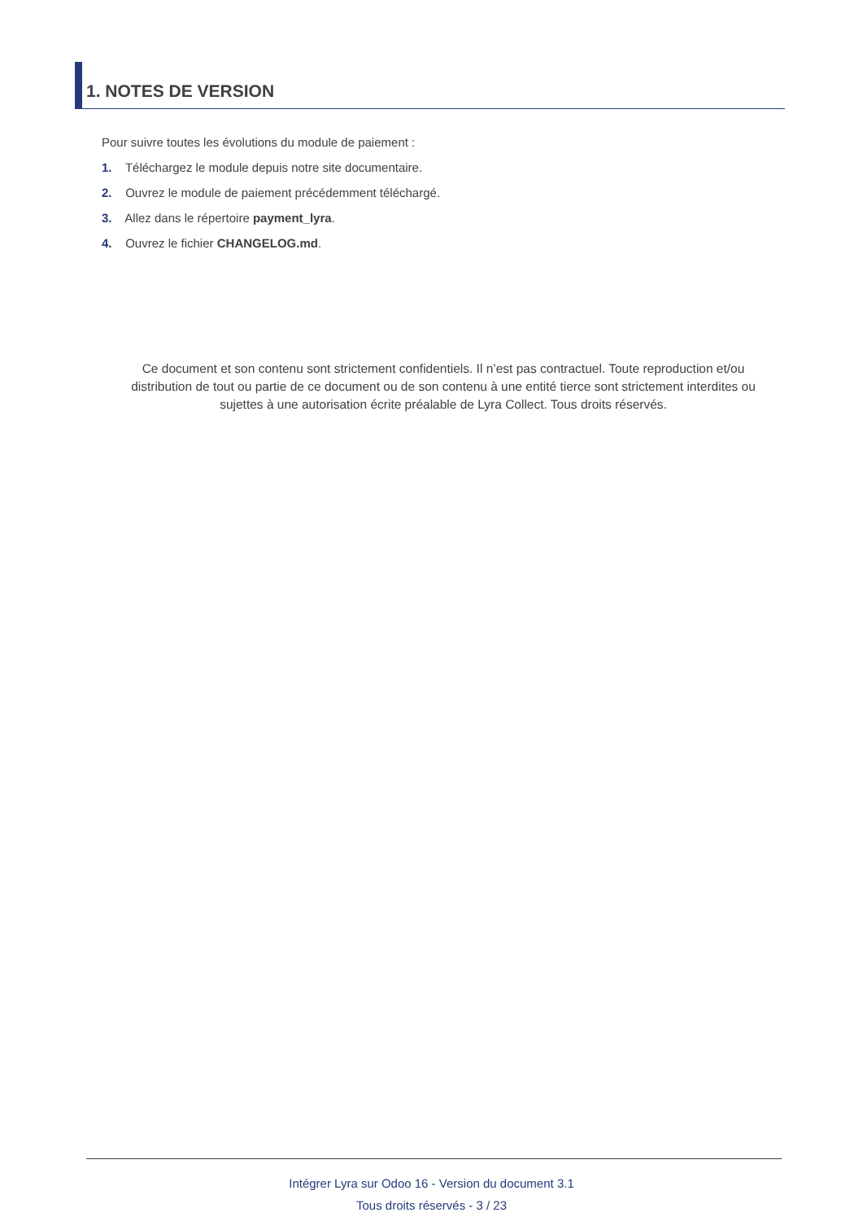1. NOTES DE VERSION
Pour suivre toutes les évolutions du module de paiement :
1. Téléchargez le module depuis notre site documentaire.
2. Ouvrez le module de paiement précédemment téléchargé.
3. Allez dans le répertoire payment_lyra.
4. Ouvrez le fichier CHANGELOG.md.
Ce document et son contenu sont strictement confidentiels. Il n’est pas contractuel. Toute reproduction et/ou distribution de tout ou partie de ce document ou de son contenu à une entité tierce sont strictement interdites ou sujettes à une autorisation écrite préalable de Lyra Collect. Tous droits réservés.
Intégrer Lyra sur Odoo 16 - Version du document 3.1
Tous droits réservés - 3 / 23